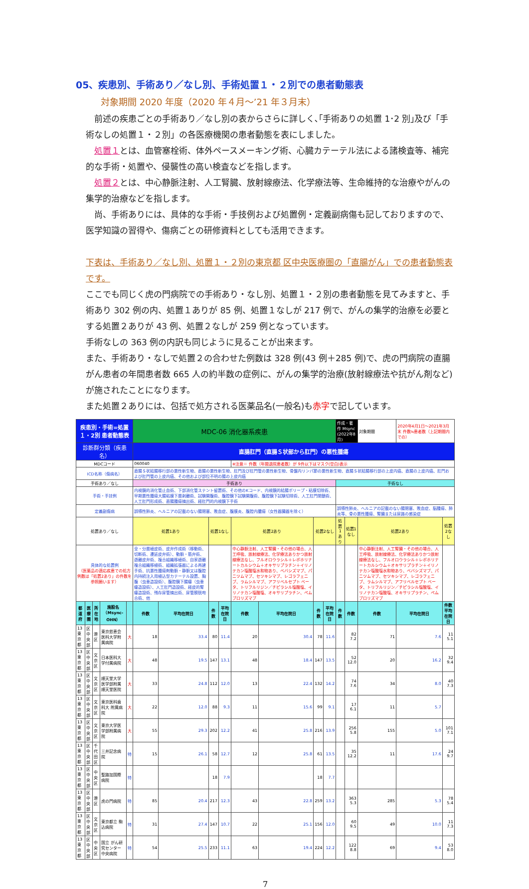05、疾患別、手術あり／なし別、手術処置１・２別での患者動態表
対象期間 2020 年度（2020 年４月～’21 年３月末）
　前述の疾患ごとの手術あり／なし別の表からさらに詳しく､｢手術ありの処置 1･2 別｣及び「手術なしの処置１・２別」の各医療機関の患者動態を表にしました。
　処置１とは、血管塞栓術、体外ペースメーキング術、心臓カテーテル法による諸検査等、補完的な手術・処置や、侵襲性の高い検査などを指します。
　処置２とは、中心静脈注射、人工腎臓、放射線療法、化学療法等、生命維持的な治療やがんの集学的治療などを指します。
　尚、手術ありには、具体的な手術・手技例および処置例・定義副病傷も記しておりますので、医学知識の習得や、傷病ごとの研修資料としても活用できます。
下表は、手術あり／なし別、処置１・２別の東京都 区中央医療圏の「直腸がん」での患者動態表です。
ここでも同じく虎の門病院での手術あり・なし別、処置１・２別の患者動態を見てみますと、手術あり 302 例の内、処置１ありが 85 例、処置１なしが 217 例で、がんの集学的治療を必要とする処置２ありが 43 例、処置２なしが 259 例となっています。
手術なしの 363 例の内訳も同じように見ることが出来ます。
また、手術あり・なしで処置２の合わせた例数は 328 例(43 例＋285 例)で、虎の門病院の直腸がん患者の年間患者数 665 人の約半数の症例に、がんの集学的治療(放射線療法や抗がん剤など)が施されたことになります。
また処置２ありには、包括で処方される医薬品名(一般名)も赤字で記しています。
| 疾患別・手術=処置１・2別 患者動態表 | | | | | MDC-06 消化器系疾患 | | | | | | | | 作成・著作 Msync (2022年8月) | | 対象期間 | 2020年4月1日～2021年3月末 件数≒患者数（上記期間内での） | |
| 診断群分類（疾患名） | | | | | 直腸肛門（直腸Ｓ状部から肛門）の悪性腫瘍 | | | | | | | | | | | | |
| MDCコード | | | | | 060040 | | | | ※注意＝ 件数（年間退院患者数）が 9件以下はマスク(空白)表示 | | | | | | | | |
| ICD名称（傷病名） | | | | | 直腸Ｓ状結腸移行部の悪性新生物、直腸の悪性新生物、肛門及び肛門管の悪性新生物、骨盤内リンパ節の悪性新生物、直腸Ｓ状結腸移行部の上皮内癌、直腸の上皮内癌、肛門および肛門管の上皮内癌、その他および部位不明の腸の上皮内癌 | | | | | | | | | | | | |
| 手術あり／なし | | | | | 手術あり | | | | | | | | 手術なし | | | | |
| 手術・手技例 | | | | | 内視鏡的消化管止血術、下部消化管ステント留置術、その他のKコード、内視鏡的結腸ポリープ・粘膜切除術、早期悪性腫瘍大腸粘膜下層剥離術、試験開腹術、腹腔鏡下試験開腹術、腹腔鏡下試験切除術、人工肛門閉鎖術、人工肛門形成術、直腸腫瘍摘出術、経肛門的内視鏡下手術 | | | | | | | | | | | | |
| 定義副傷病 | | | | | 誤嚥性肺炎、ヘルニアの記載のない腸閉塞、敗血症、腹膜炎、腹腔内膿瘍（女性器臓器を除く） | | | | | | | | 誤嚥性肺炎、ヘルニアの記載のない腸閉塞、敗血症、脳腫瘍、肺炎等、骨の悪性腫瘍、腎臓または尿路の感染症 | | | | |
| 処置あり／なし | | | | | 処置1あり | | 処置1なし | | 処置2あり | | 処置2なし | | 処置1あり | 処置1なし | 処置2あり | | 処置2なし |
| 具体的な処置例 （医薬品の適応疾患での処方例数は「処置2あり」の件数を参照願います） | | | | | 全・分層植皮術、皮弁作成術（移動術、切断術、遷延皮弁術）、動脈・筋弁術、遊離皮弁術、複合組織移植術、自家遊離複合組織移植術、組織拡張器による再建手術、抗悪性腫瘍剤動脈・静脈又は腹腔内持続注入用植込型カテーテル設置、胸腹（虫垂造設術）、腹腔鏡下腸瘻（虫垂瘻造設術）、人工肛門造設術、経皮的腎瘻造設術、残存尿管摘出術、尿管膀胱吻合術、他 | | | | 中心静脈注射、人工腎臓・その他の場合、人工呼吸、放射線療法、化学療法ありかつ放射線療法なし、フルオロウラシル＋レボホリナートカルシウム＋オキサリプラチン＋イリノテカン塩酸塩水和物あり、ベバシズマブ、パニツムマブ、セツキシマブ、レゴラフェニブ、ラムシルマブ、アフリベルセプト ベータ、トリフルリジン／チピラシル塩酸塩、イリノテカン塩酸塩、オキサリプラチン、ペムブロリズマブ | | | | | | 中心静脈注射、人工腎臓・その他の場合、人工呼吸、放射線療法、化学療法ありかつ放射線療法なし、フルオロウラシル＋レボホリナートカルシウム＋オキサリプラチン＋イリノテカン塩酸塩水和物あり、ベバシズマブ、パニツムマブ、セツキシマブ、レゴラフェニブ、ラムシルマブ、アフリベルセプト ベータ、トリフルリジン／チピラシル塩酸塩、イリノテカン塩酸塩、オキサリプラチン、ペムブロリズマブ | | |
| 都道府 | 医療圏 | 所在地 | 施設名（Msync-OHN） | | 件数 | 平均在院日 | 件数 | 平均在院日 | 件数 | 平均在院日 | 件数 | 平均在院日 | 件数 | 件数 | 件数 | 平均在院日 | 件数 平均在院日 |
| 13東京都 | 区中央部 | 港区 | 東京慈恵会医科大学附属病院 | 大 | 18 | 33.4 | 80 | 11.4 | 20 | 30.4 | 78 | 11.6 | | 82 7.2 | 71 | 7.6 | 11 5.1 |
| 13東京都 | 区中央部 | 文京区 | 日本医科大学付属病院 | 大 | 48 | 19.5 | 147 | 13.1 | 48 | 18.4 | 147 | 13.5 | | 52 12.0 | 20 | 16.2 | 32 9.4 |
| 13東京都 | 区中央部 | 文京区 | 順天堂大学医学部附属順天堂医院 | 大 | 33 | 24.8 | 112 | 12.0 | 13 | 22.4 | 132 | 14.2 | | 74 7.6 | 34 | 8.0 | 40 7.3 |
| 13東京都 | 区中央部 | 文京区 | 東京医科歯科大 附属病院 | 大 | 22 | 12.0 | 88 | 9.3 | 11 | 15.6 | 99 | 9.1 | | 17 6.1 | 11 | 5.7 | |
| 13東京都 | 区中央部 | 文京区 | 東京大学医学部附属病院 | 大 | 55 | 29.3 | 202 | 12.2 | 41 | 25.8 | 216 | 13.9 | | 256 5.8 | 155 | 5.0 | 101 7.1 |
| 13東京都 | 区中央部 | 千代田区 | 三井記念病院 | 特 | 15 | 26.1 | 58 | 12.7 | 12 | 25.8 | 61 | 13.5 | | 35 12.2 | 11 | 17.6 | 24 9.7 |
| 13東京都 | 区中央部 | 中央区 | 聖路加国際病院 | 特 | | | 18 | 7.9 | | | 18 | 7.7 | | | | | |
| 13東京都 | 区中央部 | 港区 | 虎の門病院 | 特 | 85 | 20.4 | 217 | 12.3 | 43 | 22.8 | 259 | 13.2 | | 363 5.3 | 285 | 5.3 | 78 5.4 |
| 13東京都 | 区中央部 | 文京区 | 東京都立 駒込病院 | 特 | 31 | 27.4 | 147 | 10.7 | 22 | 25.1 | 156 | 12.0 | | 60 9.5 | 49 | 10.0 | 11 7.3 |
| 13東京都 | 区中央部 | 中央区 | 国立 がん研究センター 中央病院 | 特 | 54 | 25.5 | 233 | 11.1 | 63 | 19.4 | 224 | 12.2 | | 122 8.8 | 69 | 9.4 | 53 8.0 |
7